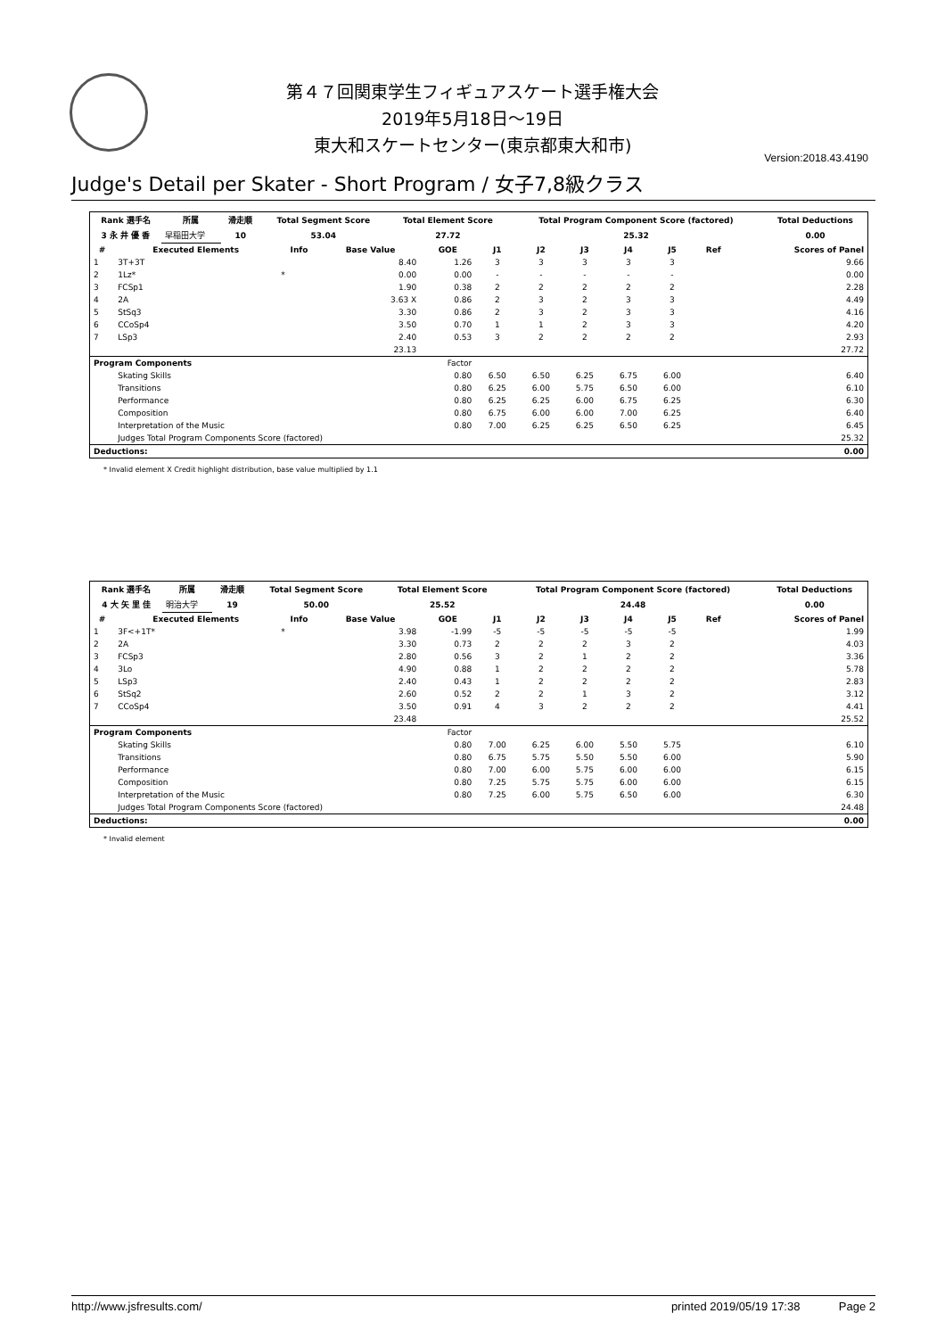第４７回関東学生フィギュアスケート選手権大会
2019年5月18日～19日
東大和スケートセンター(東京都東大和市)
Version:2018.43.4190
Judge's Detail per Skater - Short Program / 女子7,8級クラス
| Rank 選手名 | 所属 | 滑走順 | Total Segment Score | Total Element Score | Total Program Component Score (factored) | Total Deductions |
| --- | --- | --- | --- | --- | --- | --- |
| 3 永 井 優 香 | 早稲田大学 | 10 | 53.04 | 27.72 | 25.32 | 0.00 |
| # | Executed Elements | Info | Base Value | GOE | J1 | J2 | J3 | J4 | J5 | Ref | Scores of Panel |
| --- | --- | --- | --- | --- | --- | --- | --- | --- | --- | --- | --- |
| 1 | 3T+3T | | 8.40 | 1.26 | 3 | 3 | 3 | 3 | 3 | | 9.66 |
| 2 | 1Lz* | * | 0.00 | 0.00 | - | - | - | - | - | | 0.00 |
| 3 | FCSp1 | | 1.90 | 0.38 | 2 | 2 | 2 | 2 | 2 | | 2.28 |
| 4 | 2A | | 3.63 X | 0.86 | 2 | 3 | 2 | 3 | 3 | | 4.49 |
| 5 | StSq3 | | 3.30 | 0.86 | 2 | 3 | 2 | 3 | 3 | | 4.16 |
| 6 | CCoSp4 | | 3.50 | 0.70 | 1 | 1 | 2 | 3 | 3 | | 4.20 |
| 7 | LSp3 | | 2.40 | 0.53 | 3 | 2 | 2 | 2 | 2 | | 2.93 |
| | | | 23.13 | | | | | | | | 27.72 |
| Program Components | | | | Factor | | | | | | | |
| | Skating Skills | | | 0.80 | 6.50 | 6.50 | 6.25 | 6.75 | 6.00 | | 6.40 |
| | Transitions | | | 0.80 | 6.25 | 6.00 | 5.75 | 6.50 | 6.00 | | 6.10 |
| | Performance | | | 0.80 | 6.25 | 6.25 | 6.00 | 6.75 | 6.25 | | 6.30 |
| | Composition | | | 0.80 | 6.75 | 6.00 | 6.00 | 7.00 | 6.25 | | 6.40 |
| | Interpretation of the Music | | | 0.80 | 7.00 | 6.25 | 6.25 | 6.50 | 6.25 | | 6.45 |
| | Judges Total Program Components Score (factored) | | | | | | | | | | 25.32 |
| Deductions: | | | | | | | | | | | 0.00 |
* Invalid element X Credit highlight distribution, base value multiplied by 1.1
| Rank 選手名 | 所属 | 滑走順 | Total Segment Score | Total Element Score | Total Program Component Score (factored) | Total Deductions |
| --- | --- | --- | --- | --- | --- | --- |
| 4 大 矢 里 佳 | 明治大学 | 19 | 50.00 | 25.52 | 24.48 | 0.00 |
| # | Executed Elements | Info | Base Value | GOE | J1 | J2 | J3 | J4 | J5 | Ref | Scores of Panel |
| --- | --- | --- | --- | --- | --- | --- | --- | --- | --- | --- | --- |
| 1 | 3F<+1T* | * | 3.98 | -1.99 | -5 | -5 | -5 | -5 | -5 | | 1.99 |
| 2 | 2A | | 3.30 | 0.73 | 2 | 2 | 2 | 3 | 2 | | 4.03 |
| 3 | FCSp3 | | 2.80 | 0.56 | 3 | 2 | 1 | 2 | 2 | | 3.36 |
| 4 | 3Lo | | 4.90 | 0.88 | 1 | 2 | 2 | 2 | 2 | | 5.78 |
| 5 | LSp3 | | 2.40 | 0.43 | 1 | 2 | 2 | 2 | 2 | | 2.83 |
| 6 | StSq2 | | 2.60 | 0.52 | 2 | 2 | 1 | 3 | 2 | | 3.12 |
| 7 | CCoSp4 | | 3.50 | 0.91 | 4 | 3 | 2 | 2 | 2 | | 4.41 |
| | | | 23.48 | | | | | | | | 25.52 |
| Program Components | | | | Factor | | | | | | | |
| | Skating Skills | | | 0.80 | 7.00 | 6.25 | 6.00 | 5.50 | 5.75 | | 6.10 |
| | Transitions | | | 0.80 | 6.75 | 5.75 | 5.50 | 5.50 | 6.00 | | 5.90 |
| | Performance | | | 0.80 | 7.00 | 6.00 | 5.75 | 6.00 | 6.00 | | 6.15 |
| | Composition | | | 0.80 | 7.25 | 5.75 | 5.75 | 6.00 | 6.00 | | 6.15 |
| | Interpretation of the Music | | | 0.80 | 7.25 | 6.00 | 5.75 | 6.50 | 6.00 | | 6.30 |
| | Judges Total Program Components Score (factored) | | | | | | | | | | 24.48 |
| Deductions: | | | | | | | | | | | 0.00 |
* Invalid element
http://www.jsfresults.com/ printed 2019/05/19 17:38 Page 2